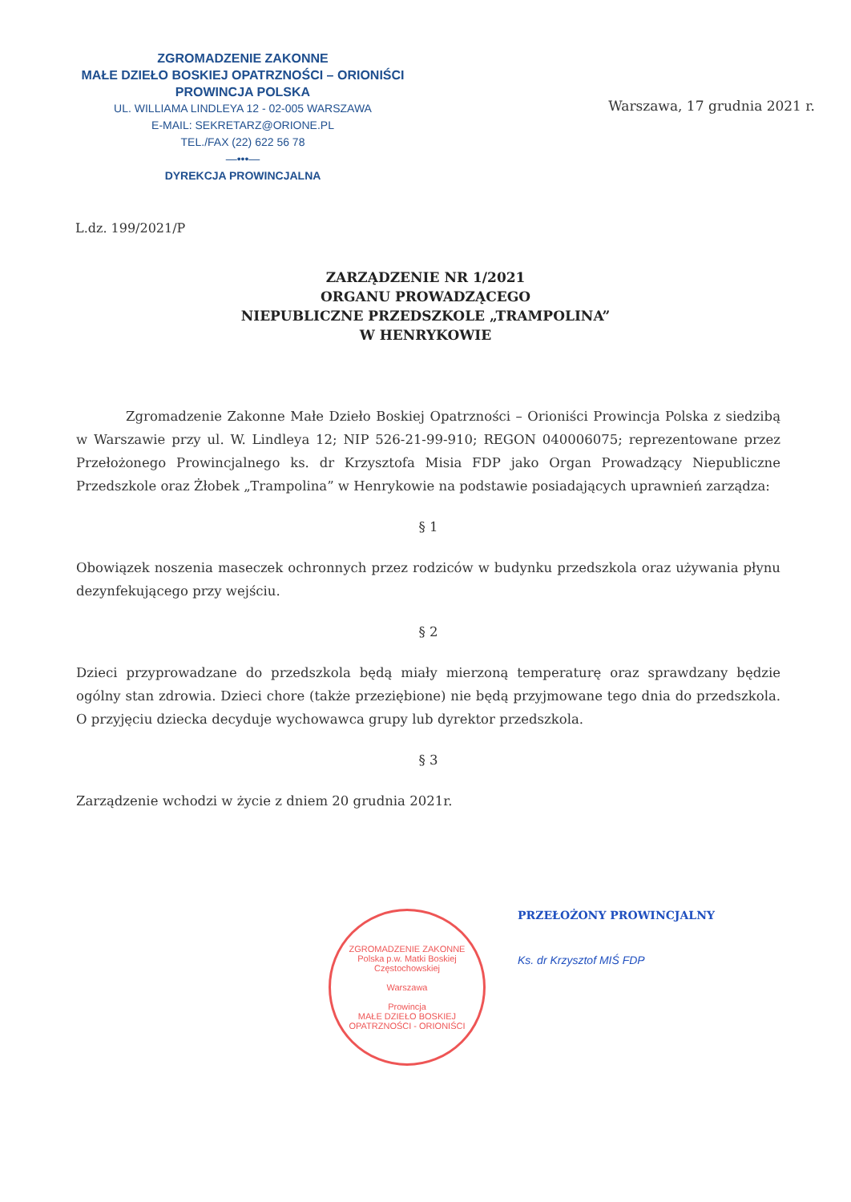ZGROMADZENIE ZAKONNE
MAŁE DZIEŁO BOSKIEJ OPATRZNOŚCI – ORIONIŚCI
PROWINCJA POLSKA
UL. WILLIAMA LINDLEYA 12 - 02-005 WARSZAWA
E-MAIL: SEKRETARZ@ORIONE.PL
TEL./FAX (22) 622 56 78
—•••—
DYREKCJA PROWINCJALNA
Warszawa, 17 grudnia 2021 r.
L.dz. 199/2021/P
ZARZĄDZENIE NR 1/2021
ORGANU PROWADZĄCEGO
NIEPUBLICZNE PRZEDSZKOLE „TRAMPOLINA”
W HENRYKOWIE
Zgromadzenie Zakonne Małe Dzieło Boskiej Opatrzności – Orioniści Prowincja Polska z siedzibą w Warszawie przy ul. W. Lindleya 12; NIP 526-21-99-910; REGON 040006075; reprezentowane przez Przełożonego Prowincjalnego ks. dr Krzysztofa Misia FDP jako Organ Prowadzący Niepubliczne Przedszkole oraz Żłobek „Trampolina” w Henrykowie na podstawie posiadających uprawnień zarządza:
§ 1
Obowiązek noszenia maseczek ochronnych przez rodziców w budynku przedszkola oraz używania płynu dezynfekującego przy wejściu.
§ 2
Dzieci przyprowadzane do przedszkola będą miały mierzoną temperaturę oraz sprawdzany będzie ogólny stan zdrowia. Dzieci chore (także przeziębione) nie będą przyjmowane tego dnia do przedszkola. O przyjęciu dziecka decyduje wychowawca grupy lub dyrektor przedszkola.
§ 3
Zarządzenie wchodzi w życie z dniem 20 grudnia 2021r.
ZGROMADZENIE ZAKONNE
Polska p.w. Matki Boskiej Częstochowskiej
Warszawa
Prowincja
MAŁE DZIEŁO BOSKIEJ OPATRZNOŚCI - ORIONIŚCI
PRZEŁOŻONY PROWINCJALNY
Ks. dr Krzysztof MIŚ FDP